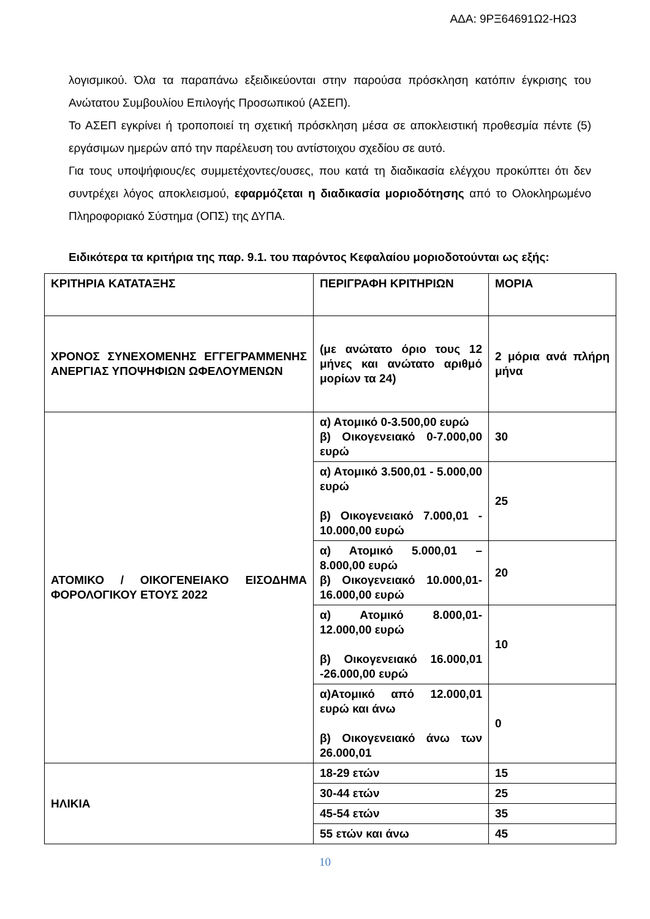ΑΔΑ: 9ΡΞ64691Ω2-ΗΩ3
λογισμικού. Όλα τα παραπάνω εξειδικεύονται στην παρούσα πρόσκληση κατόπιν έγκρισης του Ανώτατου Συμβουλίου Επιλογής Προσωπικού (ΑΣΕΠ).
Το ΑΣΕΠ εγκρίνει ή τροποποιεί τη σχετική πρόσκληση μέσα σε αποκλειστική προθεσμία πέντε (5) εργάσιμων ημερών από την παρέλευση του αντίστοιχου σχεδίου σε αυτό.
Για τους υποψήφιους/ες συμμετέχοντες/ουσες, που κατά τη διαδικασία ελέγχου προκύπτει ότι δεν συντρέχει λόγος αποκλεισμού, εφαρμόζεται η διαδικασία μοριοδότησης από το Ολοκληρωμένο Πληροφοριακό Σύστημα (ΟΠΣ) της ΔΥΠΑ.
Ειδικότερα τα κριτήρια της παρ. 9.1. του παρόντος Κεφαλαίου μοριοδοτούνται ως εξής:
| ΚΡΙΤΗΡΙΑ ΚΑΤΑΤΑΞΗΣ | ΠΕΡΙΓΡΑΦΗ ΚΡΙΤΗΡΙΩΝ | ΜΟΡΙΑ |
| ΧΡΟΝΟΣ ΣΥΝΕΧΟΜΕΝΗΣ ΕΓΓΕΓΡΑΜΜΕΝΗΣ ΑΝΕΡΓΙΑΣ ΥΠΟΨΗΦΙΩΝ ΩΦΕΛΟΥΜΕΝΩΝ | (με ανώτατο όριο τους 12 μήνες και ανώτατο αριθμό μορίων τα 24) | 2 μόρια ανά πλήρη μήνα |
| ΑΤΟΜΙΚΟ / ΟΙΚΟΓΕΝΕΙΑΚΟ ΕΙΣΟΔΗΜΑ ΦΟΡΟΛΟΓΙΚΟΥ ΕΤΟΥΣ 2022 | α) Ατομικό 0-3.500,00 ευρώ β) Οικογενειακό 0-7.000,00 ευρώ | 30 |
| | α) Ατομικό 3.500,01 - 5.000,00 ευρώ β) Οικογενειακό 7.000,01 - 10.000,00 ευρώ | 25 |
| | α) Ατομικό 5.000,01 – 8.000,00 ευρώ β) Οικογενειακό 10.000,01- 16.000,00 ευρώ | 20 |
| | α) Ατομικό 8.000,01- 12.000,00 ευρώ β) Οικογενειακό 16.000,01 -26.000,00 ευρώ | 10 |
| | α)Ατομικό από 12.000,01 ευρώ και άνω β) Οικογενειακό άνω των 26.000,01 | 0 |
| ΗΛΙΚΙΑ | 18-29 ετών | 15 |
| | 30-44 ετών | 25 |
| | 45-54 ετών | 35 |
| | 55 ετών και άνω | 45 |
10